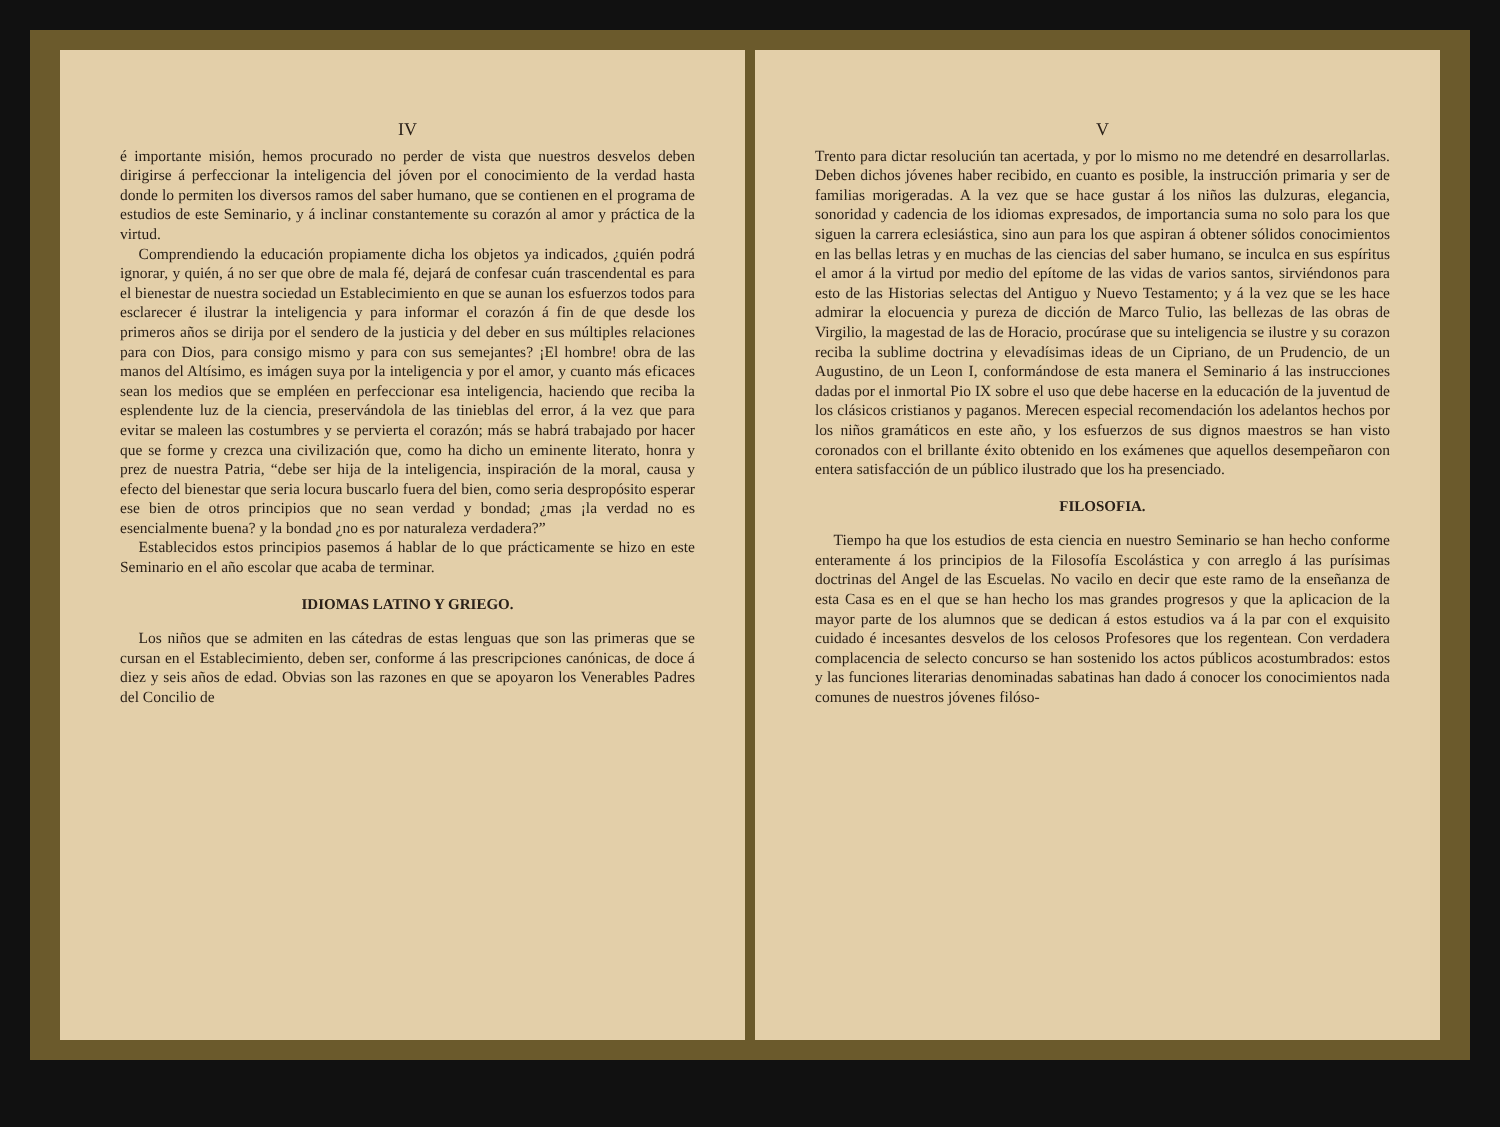IV
é importante misión, hemos procurado no perder de vista que nuestros desvelos deben dirigirse á perfeccionar la inteligencia del jóven por el conocimiento de la verdad hasta donde lo permiten los diversos ramos del saber humano, que se contienen en el programa de estudios de este Seminario, y á inclinar constantemente su corazón al amor y práctica de la virtud.
Comprendiendo la educación propiamente dicha los objetos ya indicados, ¿quién podrá ignorar, y quién, á no ser que obre de mala fé, dejará de confesar cuán trascendental es para el bienestar de nuestra sociedad un Establecimiento en que se aunan los esfuerzos todos para esclarecer é ilustrar la inteligencia y para informar el corazón á fin de que desde los primeros años se dirija por el sendero de la justicia y del deber en sus múltiples relaciones para con Dios, para consigo mismo y para con sus semejantes? ¡El hombre! obra de las manos del Altísimo, es imágen suya por la inteligencia y por el amor, y cuanto más eficaces sean los medios que se empléen en perfeccionar esa inteligencia, haciendo que reciba la esplendente luz de la ciencia, preservándola de las tinieblas del error, á la vez que para evitar se maleen las costumbres y se pervierta el corazón; más se habrá trabajado por hacer que se forme y crezca una civilización que, como ha dicho un eminente literato, honra y prez de nuestra Patria, “debe ser hija de la inteligencia, inspiración de la moral, causa y efecto del bienestar que seria locura buscarlo fuera del bien, como seria despropósito esperar ese bien de otros principios que no sean verdad y bondad; ¿mas ¡la verdad no es esencialmente buena? y la bondad ¿no es por naturaleza verdadera?”
Establecidos estos principios pasemos á hablar de lo que prácticamente se hizo en este Seminario en el año escolar que acaba de terminar.
IDIOMAS LATINO Y GRIEGO.
Los niños que se admiten en las cátedras de estas lenguas que son las primeras que se cursan en el Establecimiento, deben ser, conforme á las prescripciones canónicas, de doce á diez y seis años de edad. Obvias son las razones en que se apoyaron los Venerables Padres del Concilio de
V
Trento para dictar resoluciún tan acertada, y por lo mismo no me detendré en desarrollarlas. Deben dichos jóvenes haber recibido, en cuanto es posible, la instrucción primaria y ser de familias morigeradas. A la vez que se hace gustar á los niños las dulzuras, elegancia, sonoridad y cadencia de los idiomas expresados, de importancia suma no solo para los que siguen la carrera eclesiástica, sino aun para los que aspiran á obtener sólidos conocimientos en las bellas letras y en muchas de las ciencias del saber humano, se inculca en sus espíritus el amor á la virtud por medio del epítome de las vidas de varios santos, sirviéndonos para esto de las Historias selectas del Antiguo y Nuevo Testamento; y á la vez que se les hace admirar la elocuencia y pureza de dicción de Marco Tulio, las bellezas de las obras de Virgilio, la magestad de las de Horacio, procúrase que su inteligencia se ilustre y su corazon reciba la sublime doctrina y elevadísimas ideas de un Cipriano, de un Prudencio, de un Augustino, de un Leon I, conformándose de esta manera el Seminario á las instrucciones dadas por el inmortal Pio IX sobre el uso que debe hacerse en la educación de la juventud de los clásicos cristianos y paganos. Merecen especial recomendación los adelantos hechos por los niños gramáticos en este año, y los esfuerzos de sus dignos maestros se han visto coronados con el brillante éxito obtenido en los exámenes que aquellos desempeñaron con entera satisfacción de un público ilustrado que los ha presenciado.
FILOSOFIA.
Tiempo ha que los estudios de esta ciencia en nuestro Seminario se han hecho conforme enteramente á los principios de la Filosofía Escolástica y con arreglo á las purísimas doctrinas del Angel de las Escuelas. No vacilo en decir que este ramo de la enseñanza de esta Casa es en el que se han hecho los mas grandes progresos y que la aplicacion de la mayor parte de los alumnos que se dedican á estos estudios va á la par con el exquisito cuidado é incesantes desvelos de los celosos Profesores que los regentean. Con verdadera complacencia de selecto concurso se han sostenido los actos públicos acostumbrados: estos y las funciones literarias denominadas sabatinas han dado á conocer los conocimientos nada comunes de nuestros jóvenes filóso-